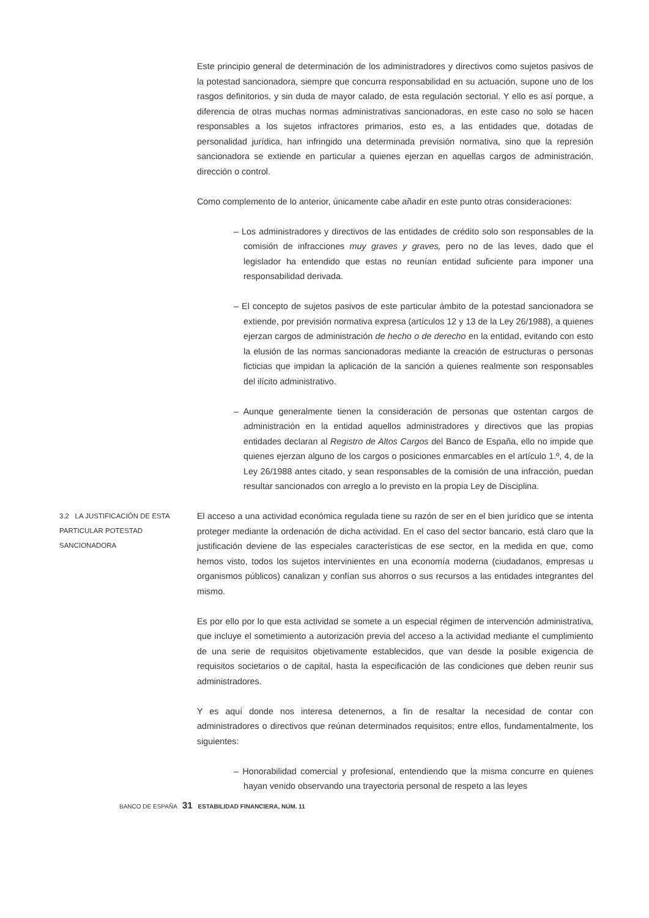Este principio general de determinación de los administradores y directivos como sujetos pasivos de la potestad sancionadora, siempre que concurra responsabilidad en su actuación, supone uno de los rasgos definitorios, y sin duda de mayor calado, de esta regulación sectorial. Y ello es así porque, a diferencia de otras muchas normas administrativas sancionadoras, en este caso no solo se hacen responsables a los sujetos infractores primarios, esto es, a las entidades que, dotadas de personalidad jurídica, han infringido una determinada previsión normativa, sino que la represión sancionadora se extiende en particular a quienes ejerzan en aquellas cargos de administración, dirección o control.
Como complemento de lo anterior, únicamente cabe añadir en este punto otras consideraciones:
– Los administradores y directivos de las entidades de crédito solo son responsables de la comisión de infracciones muy graves y graves, pero no de las leves, dado que el legislador ha entendido que estas no reunían entidad suficiente para imponer una responsabilidad derivada.
– El concepto de sujetos pasivos de este particular ámbito de la potestad sancionadora se extiende, por previsión normativa expresa (artículos 12 y 13 de la Ley 26/1988), a quienes ejerzan cargos de administración de hecho o de derecho en la entidad, evitando con esto la elusión de las normas sancionadoras mediante la creación de estructuras o personas ficticias que impidan la aplicación de la sanción a quienes realmente son responsables del ilícito administrativo.
– Aunque generalmente tienen la consideración de personas que ostentan cargos de administración en la entidad aquellos administradores y directivos que las propias entidades declaran al Registro de Altos Cargos del Banco de España, ello no impide que quienes ejerzan alguno de los cargos o posiciones enmarcables en el artículo 1.º, 4, de la Ley 26/1988 antes citado, y sean responsables de la comisión de una infracción, puedan resultar sancionados con arreglo a lo previsto en la propia Ley de Disciplina.
3.2 LA JUSTIFICACIÓN DE ESTA PARTICULAR POTESTAD SANCIONADORA
El acceso a una actividad económica regulada tiene su razón de ser en el bien jurídico que se intenta proteger mediante la ordenación de dicha actividad. En el caso del sector bancario, está claro que la justificación deviene de las especiales características de ese sector, en la medida en que, como hemos visto, todos los sujetos intervinientes en una economía moderna (ciudadanos, empresas u organismos públicos) canalizan y confían sus ahorros o sus recursos a las entidades integrantes del mismo.
Es por ello por lo que esta actividad se somete a un especial régimen de intervención administrativa, que incluye el sometimiento a autorización previa del acceso a la actividad mediante el cumplimiento de una serie de requisitos objetivamente establecidos, que van desde la posible exigencia de requisitos societarios o de capital, hasta la especificación de las condiciones que deben reunir sus administradores.
Y es aquí donde nos interesa detenernos, a fin de resaltar la necesidad de contar con administradores o directivos que reúnan determinados requisitos; entre ellos, fundamentalmente, los siguientes:
– Honorabilidad comercial y profesional, entendiendo que la misma concurre en quienes hayan venido observando una trayectoria personal de respeto a las leyes
BANCO DE ESPAÑA 31 ESTABILIDAD FINANCIERA, NÚM. 11